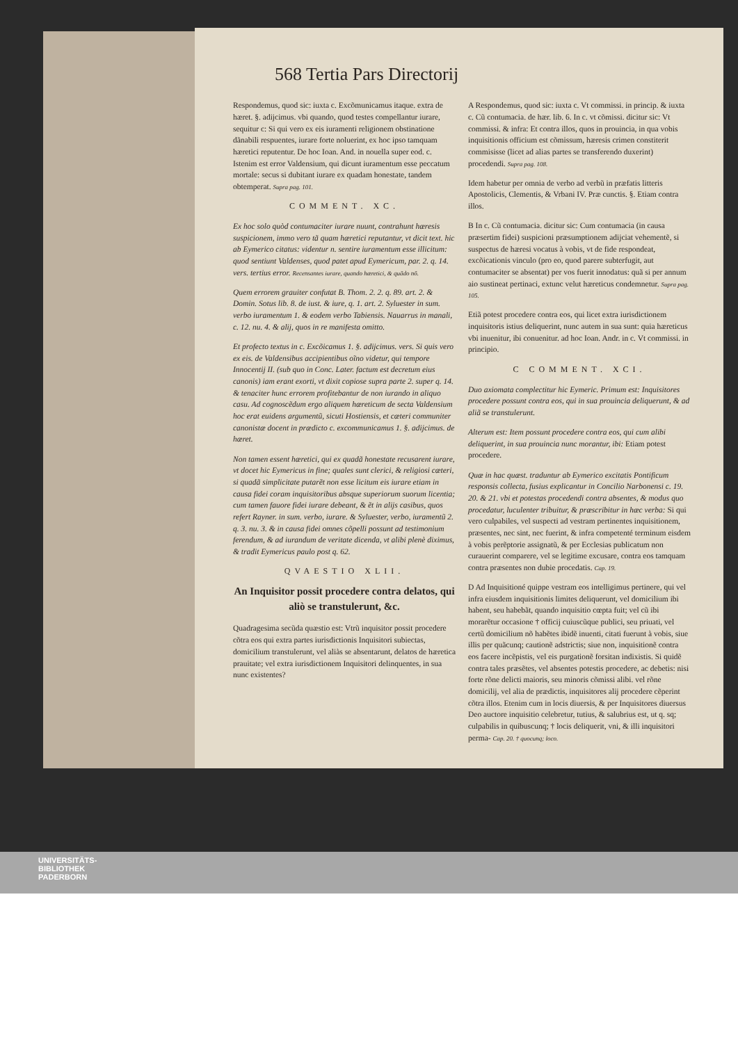568 Tertia Pars Directorij
Respondemus, quod sic: iuxta c. Excõmunicamus itaque. extra de hæret. §. adijcimus. vbi quando, quod testes compellantur iurare, sequitur c: Si qui vero ex eis iuramenti religionem obstinatione dãnabili respuentes, iurare forte noluerint, ex hoc ipso tamquam hæretici reputentur. De hoc Ioan. And. in nouella super eod. c. Istenim est error Valdensium, qui dicunt iuramentum esse peccatum mortale: secus si dubitant iurare ex quadam honestate, tandem obtemperat. Supra pag. 101.
COMMENT. XC.
Ex hoc solo quòd contumaciter iurare nuunt, contrahunt hæresis suspicionem, immo vero tã quam hæretici reputantur, vt dicit text. hic ab Eymerico citatus: videntur n. sentire iuramentum esse illicitum: quod sentiunt Valdenses, quod patet apud Eymericum, par. 2. q. 14. vers. tertius error. Recensantes iurare, quando hæretici, & quãdo nõ.
Quem errorem grauiter confutat B. Thom. 2. 2. q. 89. art. 2. & Domin. Sotus lib. 8. de iust. & iure, q. 1. art. 2. Syluester in sum. verbo iuramentum 1. & eodem verbo Tabiensis. Nauarrus in manali, c. 12. nu. 4. & alij, quos in re manifesta omitto.
Et profecto textus in c. Excõicamus 1. §. adijcimus. vers. Si quis vero ex eis. de Valdensibus accipientibus oĩno videtur, qui tempore Innocentij II. (sub quo in Conc. Later. factum est decretum eius canonis) iam erant exorti, vt dixit copiose supra parte 2. super q. 14. & tenaciter hunc errorem profitebantur de non iurando in aliquo casu. Ad cognoscẽdum ergo aliquem hæreticum de secta Valdensium hoc erat euidens argumentũ, sicuti Hostiensis, et cæteri communiter canonistæ docent in prædicto c. excommunicamus 1. §. adijcimus. de hæret.
Non tamen essent hæretici, qui ex quadã honestate recusarent iurare, vt docet hic Eymericus in fine; quales sunt clerici, & religiosi cæteri, si quadã simplicitate putarẽt non esse licitum eis iurare etiam in causa fidei coram inquisitoribus absque superiorum suorum licentia; cum tamen fauore fidei iurare debeant, & ẽt in alijs casibus, quos refert Rayner. in sum. verbo, iurare. & Syluester, verbo, iuramentũ 2. q. 3. nu. 3. & in causa fidei omnes cõpelli possunt ad testimonium ferendum, & ad iurandum de veritate dicenda, vt alibi plenè diximus, & tradit Eymericus paulo post q. 62.
QVAESTIO XLII.
An Inquisitor possit procedere contra delatos, qui aliò se transtulerunt, &c.
Quadragesima secũda quæstio est: Vtrũ inquisitor possit procedere cõtra eos qui extra partes iurisdictionis Inquisitori subiectas, domicilium transtulerunt, vel aliàs se absentarunt, delatos de hæretica prauitate; vel extra iurisdictionem Inquisitori delinquentes, in sua nunc existentes?
A Respondemus, quod sic: iuxta c. Vt commissi. in princip. & iuxta c. Cũ contumacia. de hær. lib. 6. In c. vt cõmissi. dicitur sic: Vt commissi. & infra: Et contra illos, quos in prouincia, in qua vobis inquisitionis officium est cõmissum, hæresis crimen constiterit commisisse (licet ad alias partes se transferendo duxerint) procedendi. Supra pag. 108.
Idem habetur per omnia de verbo ad verbũ in præfatis litteris Apostolicis, Clementis, & Vrbani IV. Præ cunctis. §. Etiam contra illos.
B In c. Cũ contumacia. dicitur sic: Cum contumacia (in causa præsertim fidei) suspicioni præsumptionem adijciat vehementẽ, si suspectus de hæresi vocatus à vobis, vt de fide respondeat, excõicationis vinculo (pro eo, quod parere subterfugit, aut contumaciter se absentat) per vos fuerit innodatus: quã si per annum aio sustineat pertinaci, extunc velut hæreticus condemnetur. Supra pag. 105.
Etiã potest procedere contra eos, qui licet extra iurisdictionem inquisitoris istius deliquerint, nunc autem in sua sunt: quia hæreticus vbi inuenitur, ibi conuenitur. ad hoc Ioan. Andr. in c. Vt commissi. in principio.
C COMMENT. XCI.
Duo axiomata complectitur hic Eymeric. Primum est: Inquisitores procedere possunt contra eos, qui in sua prouincia deliquerunt, & ad aliã se transtulerunt.
Alterum est: Item possunt procedere contra eos, qui cum alibi deliquerint, in sua prouincia nunc morantur, ibi: Etiam potest procedere.
Quæ in hac quæst. traduntur ab Eymerico excitatis Pontificum responsis collecta, fusius explicantur in Concilio Narbonensi c. 19. 20. & 21. vbi et potestas procedendi contra absentes, & modus quo procedatur, luculenter tribuitur, & præscribitur in hæc verba: Si qui vero culpabiles, vel suspecti ad vestram pertinentes inquisitionem, præsentes, nec sint, nec fuerint, & infra competenté terminum eisdem à vobis perẽptorie assignatũ, & per Ecclesias publicatum non curauerint comparere, vel se legitime excusare, contra eos tamquam contra præsentes non dubie procedatis. Cap. 19.
D Ad Inquisitioné quippe vestram eos intelligimus pertinere, qui vel infra eiusdem inquisitionis limites deliquerunt, vel domicilium ibi habent, seu habebãt, quando inquisitio cœpta fuit; vel cũ ibi morarẽtur occasione † officij cuiuscũque publici, seu priuati, vel certũ domicilium nõ habẽtes ibidẽ inuenti, citati fuerunt à vobis, siue illis per quãcunq; cautionẽ adstrictis; siue non, inquisitionẽ contra eos facere incẽpistis, vel eis purgationẽ forsitan indixistis. Si quidẽ contra tales præsẽtes, vel absentes potestis procedere, ac debetis: nisi forte rõne delicti maioris, seu minoris cõmissi alibi. vel rõne domicilij, vel alia de prædictis, inquisitores alij procedere cẽperint cõtra illos. Etenim cum in locis diuersis, & per Inquisitores diuersus Deo auctore inquisitio celebretur, tutius, & salubrius est, ut q. sq; culpabilis in quibuscunq; † locis deliquerit, vni, & illi inquisitori perma- Cap. 20. † quocunq; loco.
UNIVERSITÄTS-
BIBLIOTHEK
PADERBORN